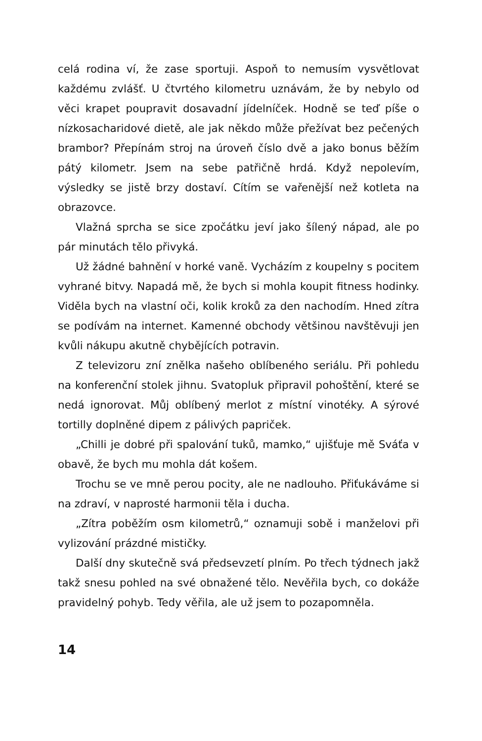celá rodina ví, že zase sportuji. Aspoň to nemusím vysvětlovat každému zvlášť. U čtvrtého kilometru uznávám, že by nebylo od věci krapet poupravit dosavadní jídelníček. Hodně se teď píše o nízkosacharidové dietě, ale jak někdo může přežívat bez pečených brambor? Přepínám stroj na úroveň číslo dvě a jako bonus běžím pátý kilometr. Jsem na sebe patřičně hrdá. Když nepolevím, výsledky se jistě brzy dostaví. Cítím se vařenější než kotleta na obrazovce.
Vlažná sprcha se sice zpočátku jeví jako šílený nápad, ale po pár minutách tělo přivyká.
Už žádné bahnění v horké vaně. Vycházím z koupelny s pocitem vyhrané bitvy. Napadá mě, že bych si mohla koupit fitness hodinky. Viděla bych na vlastní oči, kolik kroků za den nachodím. Hned zítra se podívám na internet. Kamenné obchody většinou navštěvuji jen kvůli nákupu akutně chybějících potravin.
Z televizoru zní znělka našeho oblíbeného seriálu. Při pohledu na konferenční stolek jihnu. Svatopluk připravil pohoštění, které se nedá ignorovat. Můj oblíbený merlot z místní vinotéky. A sýrové tortilly doplněné dipem z pálivých papriček.
„Chilli je dobré při spalování tuků, mamko,“ ujišťuje mě Sváťa v obavě, že bych mu mohla dát košem.
Trochu se ve mně perou pocity, ale ne nadlouho. Přiťukáváme si na zdraví, v naprosté harmonii těla i ducha.
„Zítra poběžím osm kilometrů,“ oznamuji sobě i manželovi při vylizování prázdné mističky.
Další dny skutečně svá předsevzetí plním. Po třech týdnech jakž takž snesu pohled na své obnažené tělo. Nevěřila bych, co dokáže pravidelný pohyb. Tedy věřila, ale už jsem to pozapomněla.
14